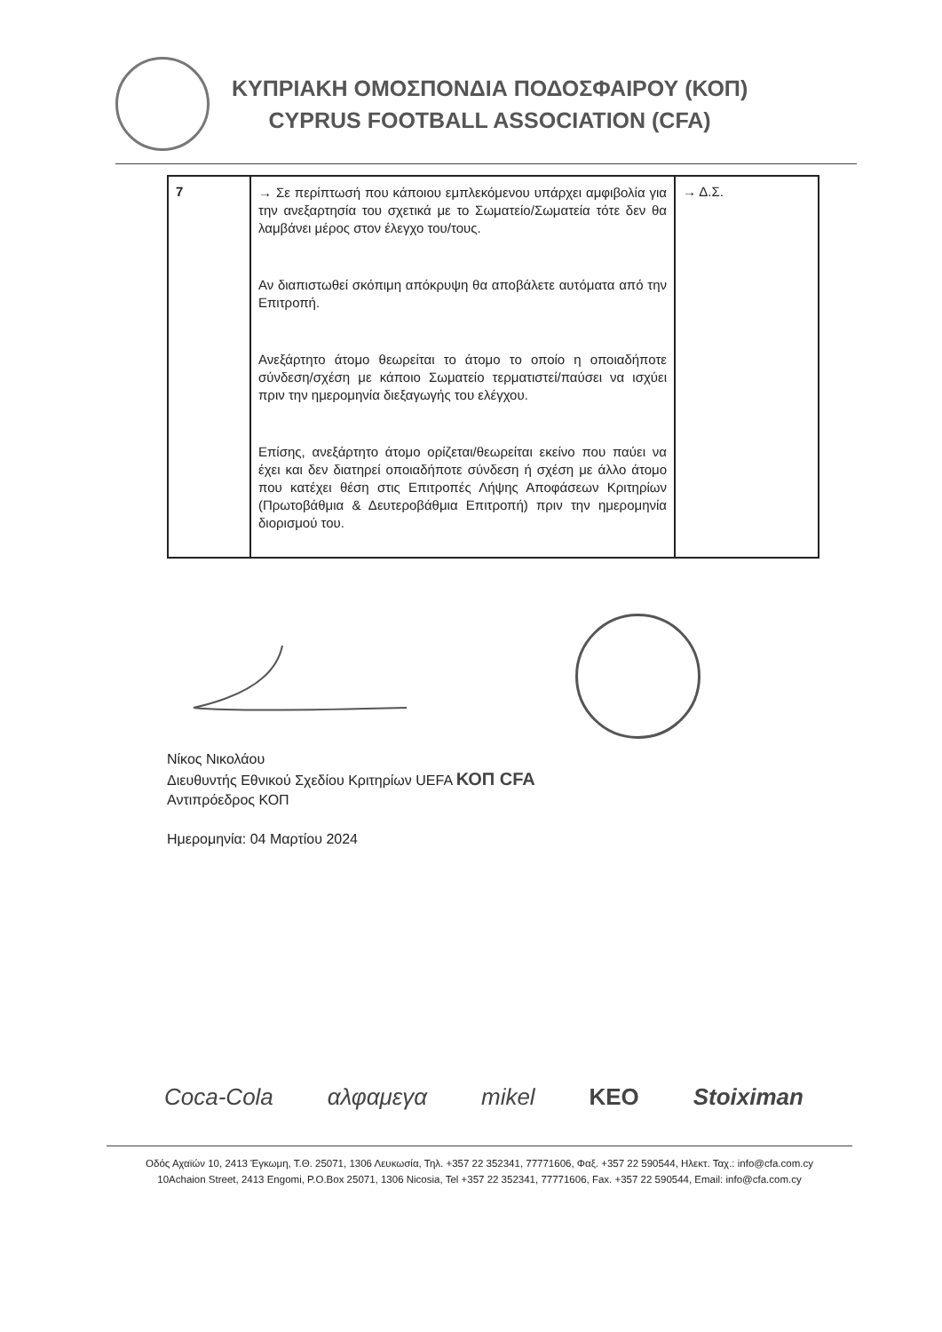ΚΥΠΡΙΑΚΗ ΟΜΟΣΠΟΝΔΙΑ ΠΟΔΟΣΦΑΙΡΟΥ (ΚΟΠ)
CYPRUS FOOTBALL ASSOCIATION (CFA)
| 7 | → Σε περίπτωσή που κάποιου εμπλεκόμενου υπάρχει αμφιβολία για την ανεξαρτησία του σχετικά με το Σωματείο/Σωματεία τότε δεν θα λαμβάνει μέρος στον έλεγχο του/τους. Αν διαπιστωθεί σκόπιμη απόκρυψη θα αποβάλετε αυτόματα από την Επιτροπή. Ανεξάρτητο άτομο θεωρείται το άτομο το οποίο η οποιαδήποτε σύνδεση/σχέση με κάποιο Σωματείο τερματιστεί/παύσει να ισχύει πριν την ημερομηνία διεξαγωγής του ελέγχου. Επίσης, ανεξάρτητο άτομο ορίζεται/θεωρείται εκείνο που παύει να έχει και δεν διατηρεί οποιαδήποτε σύνδεση ή σχέση με άλλο άτομο που κατέχει θέση στις Επιτροπές Λήψης Αποφάσεων Κριτηρίων (Πρωτοβάθμια & Δευτεροβάθμια Επιτροπή) πριν την ημερομηνία διορισμού του. | → Δ.Σ. |
Νίκος Νικολάου
Διευθυντής Εθνικού Σχεδίου Κριτηρίων UEFA ΚΟΠ CFA
Αντιπρόεδρος ΚΟΠ
Ημερομηνία: 04 Μαρτίου 2024
Coca-Cola αλφαμεγα mikel KEO Stoiximan
Οδός Αχαϊών 10, 2413 Έγκωμη, Τ.Θ. 25071, 1306 Λευκωσία, Τηλ. +357 22 352341, 77771606, Φαξ. +357 22 590544, Ηλεκτ. Ταχ.: info@cfa.com.cy
10Achaion Street, 2413 Engomi, P.O.Box 25071, 1306 Nicosia, Tel +357 22 352341, 77771606, Fax. +357 22 590544, Email: info@cfa.com.cy